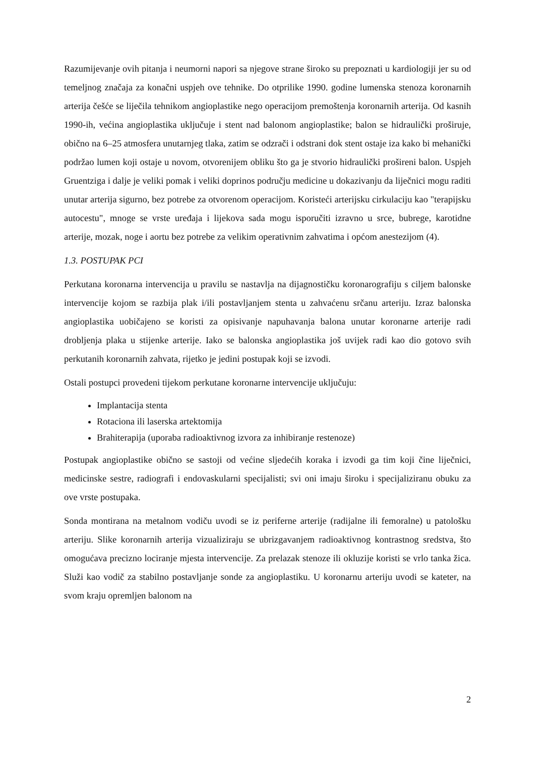Razumijevanje ovih pitanja i neumorni napori sa njegove strane široko su prepoznati u kardiologiji jer su od temeljnog značaja za konačni uspjeh ove tehnike. Do otprilike 1990. godine lumenska stenoza koronarnih arterija češće se liječila tehnikom angioplastike nego operacijom premoštenja koronarnih arterija. Od kasnih 1990-ih, većina angioplastika uključuje i stent nad balonom angioplastike; balon se hidraulički proširuje, obično na 6–25 atmosfera unutarnjeg tlaka, zatim se odzrači i odstrani dok stent ostaje iza kako bi mehanički podržao lumen koji ostaje u novom, otvorenijem obliku što ga je stvorio hidraulički prošireni balon. Uspjeh Gruentziga i dalje je veliki pomak i veliki doprinos području medicine u dokazivanju da liječnici mogu raditi unutar arterija sigurno, bez potrebe za otvorenom operacijom. Koristeći arterijsku cirkulaciju kao "terapijsku autocestu", mnoge se vrste uređaja i lijekova sada mogu isporučiti izravno u srce, bubrege, karotidne arterije, mozak, noge i aortu bez potrebe za velikim operativnim zahvatima i općom anestezijom (4).
1.3. POSTUPAK PCI
Perkutana koronarna intervencija u pravilu se nastavlja na dijagnostičku koronarografiju s ciljem balonske intervencije kojom se razbija plak i/ili postavljanjem stenta u zahvaćenu srčanu arteriju. Izraz balonska angioplastika uobičajeno se koristi za opisivanje napuhavanja balona unutar koronarne arterije radi drobljenja plaka u stijenke arterije. Iako se balonska angioplastika još uvijek radi kao dio gotovo svih perkutanih koronarnih zahvata, rijetko je jedini postupak koji se izvodi.
Ostali postupci provedeni tijekom perkutane koronarne intervencije uključuju:
Implantacija stenta
Rotaciona ili laserska artektomija
Brahiterapija (uporaba radioaktivnog izvora za inhibiranje restenoze)
Postupak angioplastike obično se sastoji od većine sljedećih koraka i izvodi ga tim koji čine liječnici, medicinske sestre, radiografi i endovaskularni specijalisti; svi oni imaju široku i specijaliziranu obuku za ove vrste postupaka.
Sonda montirana na metalnom vodiču uvodi se iz periferne arterije (radijalne ili femoralne) u patološku arteriju. Slike koronarnih arterija vizualiziraju se ubrizgavanjem radioaktivnog kontrastnog sredstva, što omogućava precizno lociranje mjesta intervencije. Za prelazak stenoze ili okluzije koristi se vrlo tanka žica. Služi kao vodič za stabilno postavljanje sonde za angioplastiku. U koronarnu arteriju uvodi se kateter, na svom kraju opremljen balonom na
2